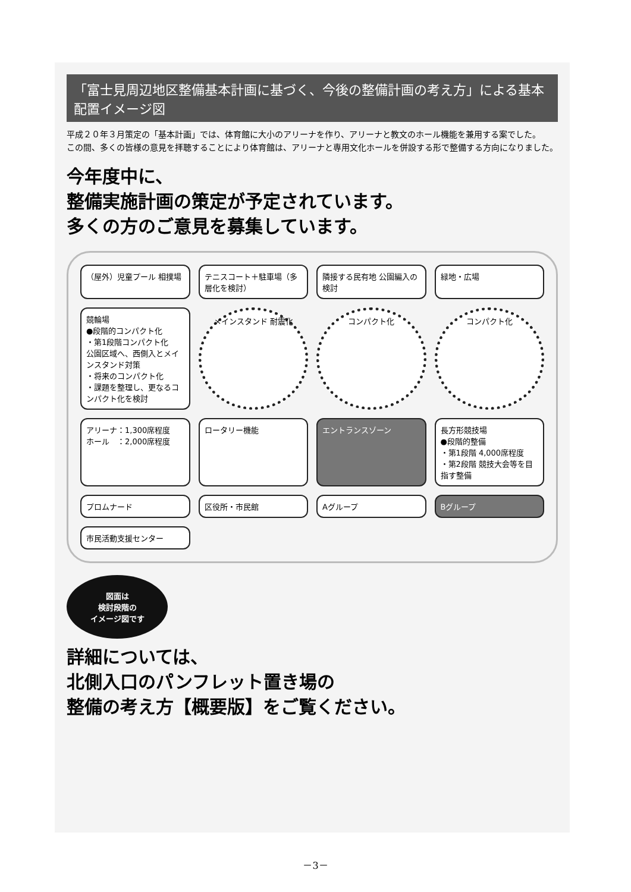「富士見周辺地区整備基本計画に基づく、今後の整備計画の考え方」による基本配置イメージ図
平成２０年３月策定の「基本計画」では、体育館に大小のアリーナを作り、アリーナと教文のホール機能を兼用する案でした。
この間、多くの皆様の意見を拝聴することにより体育館は、アリーナと専用文化ホールを併設する形で整備する方向になりました。
今年度中に、
整備実施計画の策定が予定されています。
多くの方のご意見を募集しています。
（屋外）児童プール 相撲場
テニスコート＋駐車場（多層化を検討）
隣接する民有地 公園編入の検討
緑地・広場
競輪場
●段階的コンパクト化
・第1段階コンパクト化
公園区域へ、西側入とメインスタンド対策
・将来のコンパクト化
・課題を整理し、更なるコンパクト化を検討
メインスタンド 耐震化
コンパクト化
コンパクト化
アリーナ：1,300席程度
ホール　：2,000席程度
ロータリー機能
エントランスゾーン
長方形競技場
●段階的整備
・第1段階 4,000席程度
・第2段階 競技大会等を目指す整備
プロムナード
区役所・市民館
Aグループ
Bグループ
市民活動支援センター
図面は
検討段階の
イメージ図です
詳細については、
北側入口のパンフレット置き場の
整備の考え方【概要版】をご覧ください。
－3－